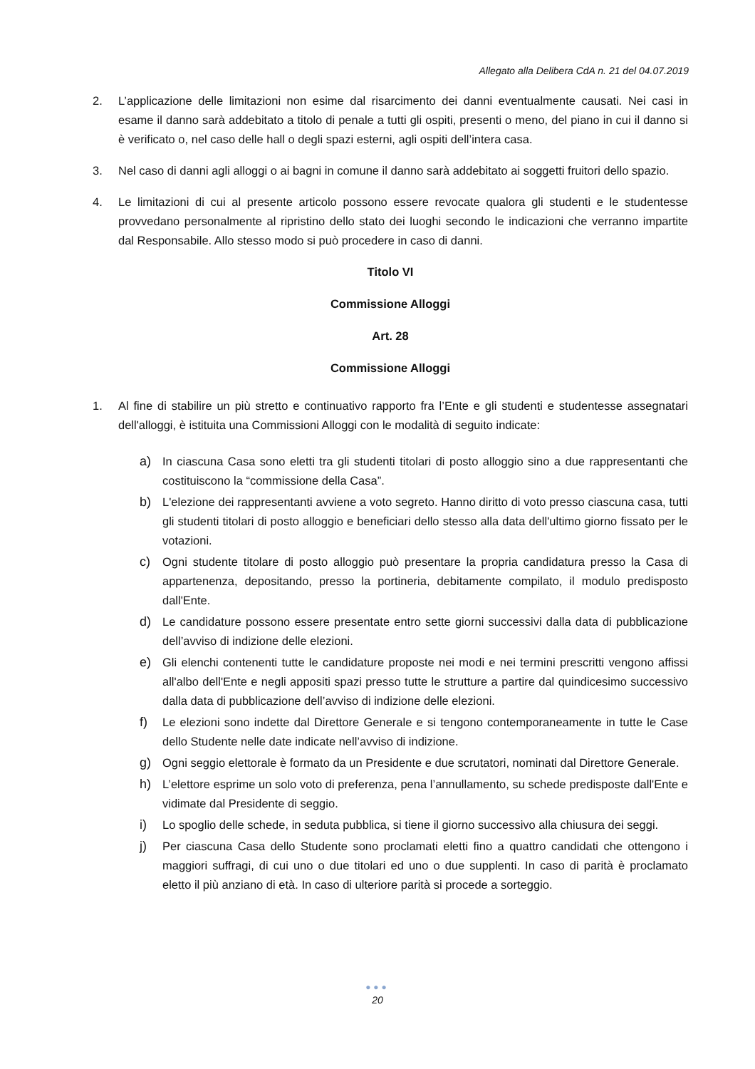Allegato alla Delibera CdA n. 21 del 04.07.2019
2. L’applicazione delle limitazioni non esime dal risarcimento dei danni eventualmente causati. Nei casi in esame il danno sarà addebitato a titolo di penale a tutti gli ospiti, presenti o meno, del piano in cui il danno si è verificato o, nel caso delle hall o degli spazi esterni, agli ospiti dell’intera casa.
3. Nel caso di danni agli alloggi o ai bagni in comune il danno sarà addebitato ai soggetti fruitori dello spazio.
4. Le limitazioni di cui al presente articolo possono essere revocate qualora gli studenti e le studentesse provvedano personalmente al ripristino dello stato dei luoghi secondo le indicazioni che verranno impartite dal Responsabile. Allo stesso modo si può procedere in caso di danni.
Titolo VI
Commissione Alloggi
Art. 28
Commissione Alloggi
1. Al fine di stabilire un più stretto e continuativo rapporto fra l’Ente e gli studenti e studentesse assegnatari dell'alloggi, è istituita una Commissioni Alloggi con le modalità di seguito indicate:
a) In ciascuna Casa sono eletti tra gli studenti titolari di posto alloggio sino a due rappresentanti che costituiscono la “commissione della Casa”.
b) L'elezione dei rappresentanti avviene a voto segreto. Hanno diritto di voto presso ciascuna casa, tutti gli studenti titolari di posto alloggio e beneficiari dello stesso alla data dell'ultimo giorno fissato per le votazioni.
c) Ogni studente titolare di posto alloggio può presentare la propria candidatura presso la Casa di appartenenza, depositando, presso la portineria, debitamente compilato, il modulo predisposto dall'Ente.
d) Le candidature possono essere presentate entro sette giorni successivi dalla data di pubblicazione dell’avviso di indizione delle elezioni.
e) Gli elenchi contenenti tutte le candidature proposte nei modi e nei termini prescritti vengono affissi all'albo dell'Ente e negli appositi spazi presso tutte le strutture a partire dal quindicesimo successivo dalla data di pubblicazione dell’avviso di indizione delle elezioni.
f) Le elezioni sono indette dal Direttore Generale e si tengono contemporaneamente in tutte le Case dello Studente nelle date indicate nell’avviso di indizione.
g) Ogni seggio elettorale è formato da un Presidente e due scrutatori, nominati dal Direttore Generale.
h) L’elettore esprime un solo voto di preferenza, pena l’annullamento, su schede predisposte dall'Ente e vidimate dal Presidente di seggio.
i) Lo spoglio delle schede, in seduta pubblica, si tiene il giorno successivo alla chiusura dei seggi.
j) Per ciascuna Casa dello Studente sono proclamati eletti fino a quattro candidati che ottengono i maggiori suffragi, di cui uno o due titolari ed uno o due supplenti. In caso di parità è proclamato eletto il più anziano di età. In caso di ulteriore parità si procede a sorteggio.
●●●
20